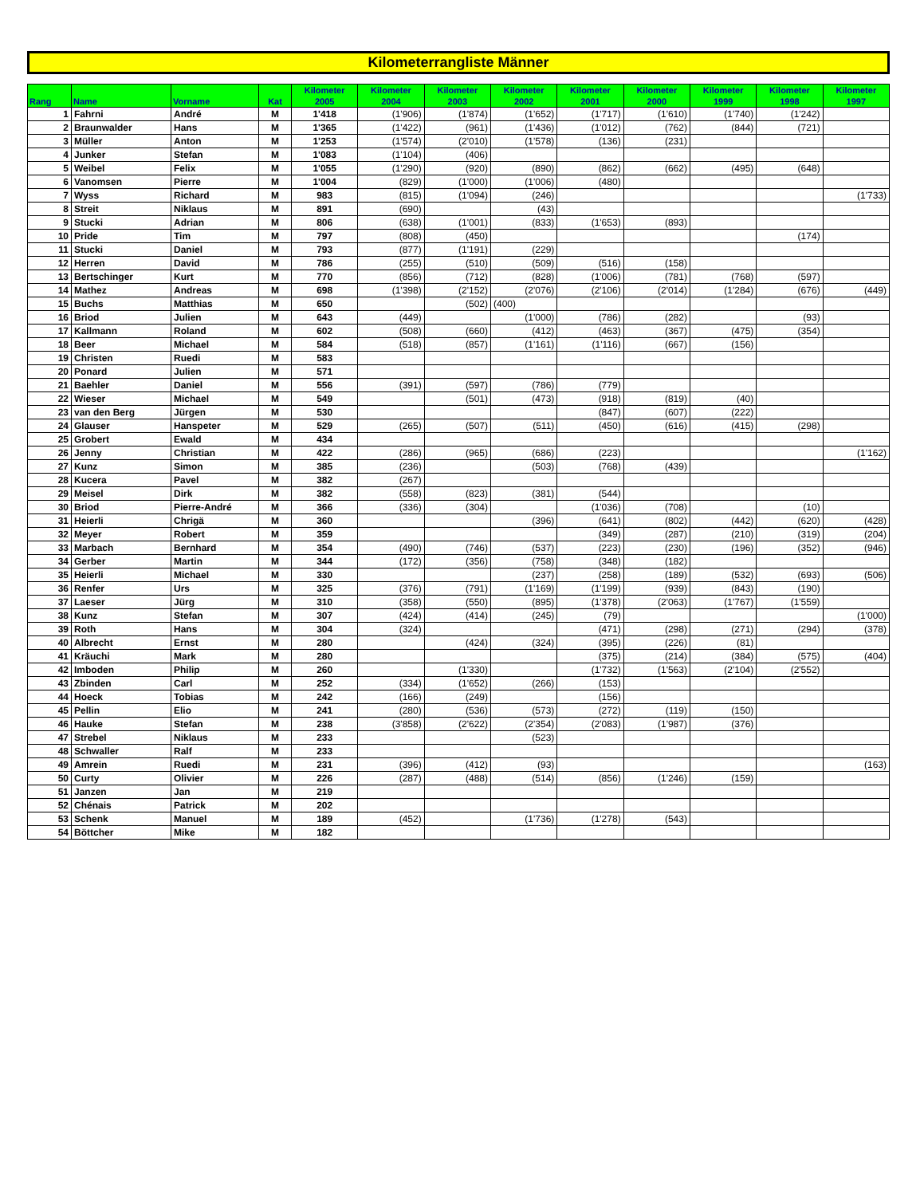Kilometerrangliste Männer
| Rang | Name | Vorname | Kat | Kilometer 2005 | Kilometer 2004 | Kilometer 2003 | Kilometer 2002 | Kilometer 2001 | Kilometer 2000 | Kilometer 1999 | Kilometer 1998 | Kilometer 1997 |
| --- | --- | --- | --- | --- | --- | --- | --- | --- | --- | --- | --- | --- |
| 1 | Fahrni | André | M | 1'418 | (1'906) | (1'874) | (1'652) | (1'717) | (1'610) | (1'740) | (1'242) | |
| 2 | Braunwalder | Hans | M | 1'365 | (1'422) | (961) | (1'436) | (1'012) | (762) | (844) | (721) | |
| 3 | Müller | Anton | M | 1'253 | (1'574) | (2'010) | (1'578) | (136) | (231) | | | |
| 4 | Junker | Stefan | M | 1'083 | (1'104) | (406) | | | | | | |
| 5 | Weibel | Felix | M | 1'055 | (1'290) | (920) | (890) | (862) | (662) | (495) | (648) | |
| 6 | Vanomsen | Pierre | M | 1'004 | (829) | (1'000) | (1'006) | (480) | | | | |
| 7 | Wyss | Richard | M | 983 | (815) | (1'094) | (246) | | | | | (1'733) |
| 8 | Streit | Niklaus | M | 891 | (690) | | (43) | | | | | |
| 9 | Stucki | Adrian | M | 806 | (638) | (1'001) | (833) | (1'653) | (893) | | | |
| 10 | Pride | Tim | M | 797 | (808) | (450) | | | | | (174) | |
| 11 | Stucki | Daniel | M | 793 | (877) | (1'191) | (229) | | | | | |
| 12 | Herren | David | M | 786 | (255) | (510) | (509) | (516) | (158) | | | |
| 13 | Bertschinger | Kurt | M | 770 | (856) | (712) | (828) | (1'006) | (781) | (768) | (597) | |
| 14 | Mathez | Andreas | M | 698 | (1'398) | (2'152) | (2'076) | (2'106) | (2'014) | (1'284) | (676) | (449) |
| 15 | Buchs | Matthias | M | 650 | | (502) | (400) | | | | | |
| 16 | Briod | Julien | M | 643 | (449) | | (1'000) | (786) | (282) | | (93) | |
| 17 | Kallmann | Roland | M | 602 | (508) | (660) | (412) | (463) | (367) | (475) | (354) | |
| 18 | Beer | Michael | M | 584 | (518) | (857) | (1'161) | (1'116) | (667) | (156) | | |
| 19 | Christen | Ruedi | M | 583 | | | | | | | | |
| 20 | Ponard | Julien | M | 571 | | | | | | | | |
| 21 | Baehler | Daniel | M | 556 | (391) | (597) | (786) | (779) | | | | |
| 22 | Wieser | Michael | M | 549 | | (501) | (473) | (918) | (819) | (40) | | |
| 23 | van den Berg | Jürgen | M | 530 | | | | (847) | (607) | (222) | | |
| 24 | Glauser | Hanspeter | M | 529 | (265) | (507) | (511) | (450) | (616) | (415) | (298) | |
| 25 | Grobert | Ewald | M | 434 | | | | | | | | |
| 26 | Jenny | Christian | M | 422 | (286) | (965) | (686) | (223) | | | | (1'162) |
| 27 | Kunz | Simon | M | 385 | (236) | | (503) | (768) | (439) | | | |
| 28 | Kucera | Pavel | M | 382 | (267) | | | | | | | |
| 29 | Meisel | Dirk | M | 382 | (558) | (823) | (381) | (544) | | | | |
| 30 | Briod | Pierre-André | M | 366 | (336) | (304) | | (1'036) | (708) | | (10) | |
| 31 | Heierli | Chrigä | M | 360 | | | (396) | (641) | (802) | (442) | (620) | (428) |
| 32 | Meyer | Robert | M | 359 | | | | (349) | (287) | (210) | (319) | (204) |
| 33 | Marbach | Bernhard | M | 354 | (490) | (746) | (537) | (223) | (230) | (196) | (352) | (946) |
| 34 | Gerber | Martin | M | 344 | (172) | (356) | (758) | (348) | (182) | | | |
| 35 | Heierli | Michael | M | 330 | | | (237) | (258) | (189) | (532) | (693) | (506) |
| 36 | Renfer | Urs | M | 325 | (376) | (791) | (1'169) | (1'199) | (939) | (843) | (190) | |
| 37 | Laeser | Jürg | M | 310 | (358) | (550) | (895) | (1'378) | (2'063) | (1'767) | (1'559) | |
| 38 | Kunz | Stefan | M | 307 | (424) | (414) | (245) | (79) | | | | (1'000) |
| 39 | Roth | Hans | M | 304 | (324) | | | (471) | (298) | (271) | (294) | (378) |
| 40 | Albrecht | Ernst | M | 280 | | (424) | (324) | (395) | (226) | (81) | | |
| 41 | Kräuchi | Mark | M | 280 | | | | (375) | (214) | (384) | (575) | (404) |
| 42 | Imboden | Philip | M | 260 | | (1'330) | | (1'732) | (1'563) | (2'104) | (2'552) | |
| 43 | Zbinden | Carl | M | 252 | (334) | (1'652) | (266) | (153) | | | | |
| 44 | Hoeck | Tobias | M | 242 | (166) | (249) | | (156) | | | | |
| 45 | Pellin | Elio | M | 241 | (280) | (536) | (573) | (272) | (119) | (150) | | |
| 46 | Hauke | Stefan | M | 238 | (3'858) | (2'622) | (2'354) | (2'083) | (1'987) | (376) | | |
| 47 | Strebel | Niklaus | M | 233 | | | (523) | | | | | |
| 48 | Schwaller | Ralf | M | 233 | | | | | | | | |
| 49 | Amrein | Ruedi | M | 231 | (396) | (412) | (93) | | | | | (163) |
| 50 | Curty | Olivier | M | 226 | (287) | (488) | (514) | (856) | (1'246) | (159) | | |
| 51 | Janzen | Jan | M | 219 | | | | | | | | |
| 52 | Chénais | Patrick | M | 202 | | | | | | | | |
| 53 | Schenk | Manuel | M | 189 | (452) | | (1'736) | (1'278) | (543) | | | |
| 54 | Böttcher | Mike | M | 182 | | | | | | | | |